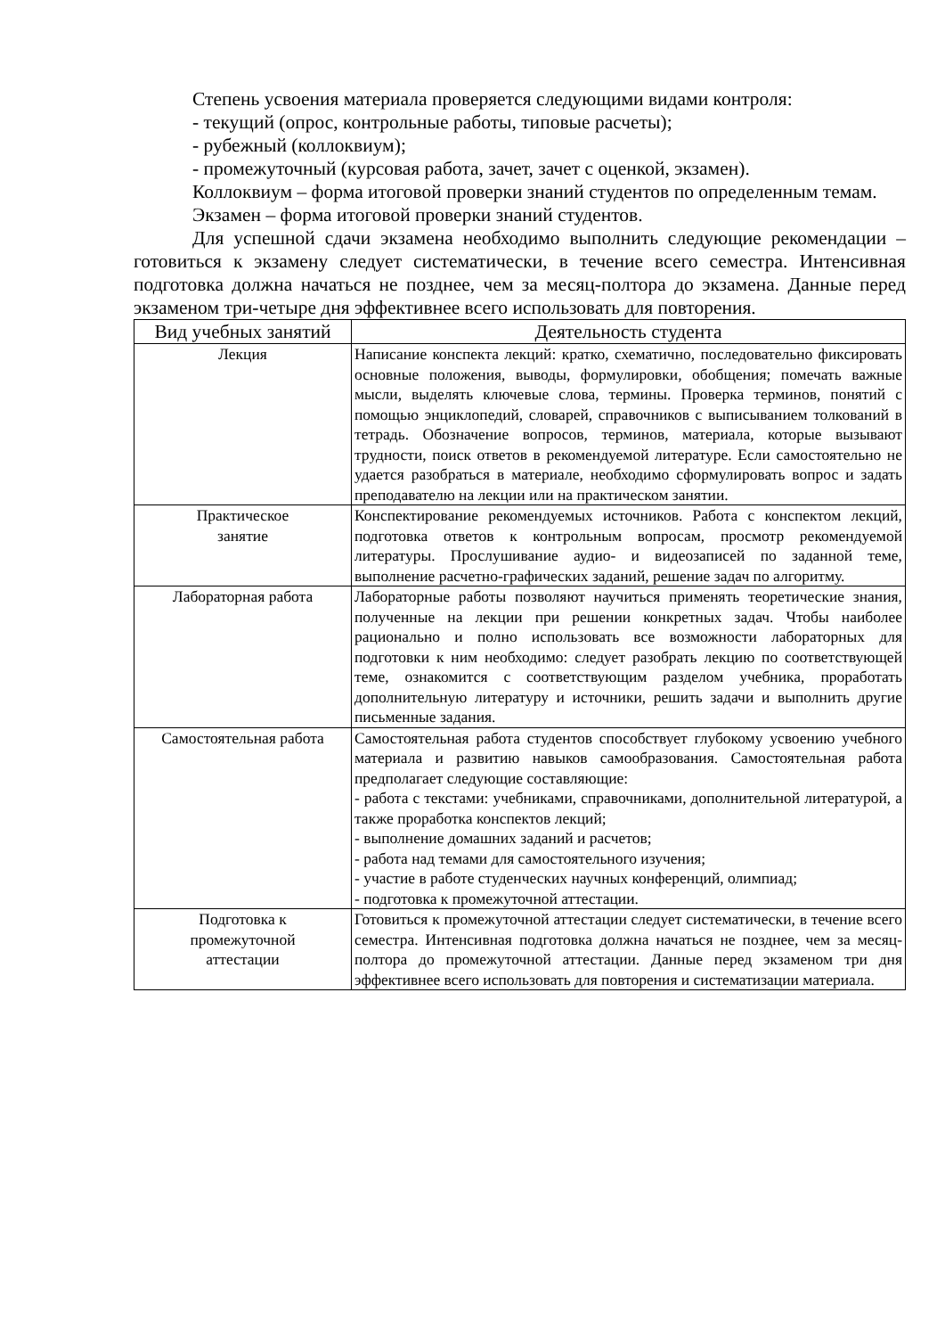Степень усвоения материала проверяется следующими видами контроля:
- текущий (опрос, контрольные работы, типовые расчеты);
- рубежный (коллоквиум);
- промежуточный (курсовая работа, зачет, зачет с оценкой, экзамен).
Коллоквиум – форма итоговой проверки знаний студентов по определенным темам.
Экзамен – форма итоговой проверки знаний студентов.
Для успешной сдачи экзамена необходимо выполнить следующие рекомендации – готовиться к экзамену следует систематически, в течение всего семестра. Интенсивная подготовка должна начаться не позднее, чем за месяц-полтора до экзамена. Данные перед экзаменом три-четыре дня эффективнее всего использовать для повторения.
| Вид учебных занятий | Деятельность студента |
| --- | --- |
| Лекция | Написание конспекта лекций: кратко, схематично, последовательно фиксировать основные положения, выводы, формулировки, обобщения; помечать важные мысли, выделять ключевые слова, термины. Проверка терминов, понятий с помощью энциклопедий, словарей, справочников с выписыванием толкований в тетрадь. Обозначение вопросов, терминов, материала, которые вызывают трудности, поиск ответов в рекомендуемой литературе. Если самостоятельно не удается разобраться в материале, необходимо сформулировать вопрос и задать преподавателю на лекции или на практическом занятии. |
| Практическое занятие | Конспектирование рекомендуемых источников. Работа с конспектом лекций, подготовка ответов к контрольным вопросам, просмотр рекомендуемой литературы. Прослушивание аудио- и видеозаписей по заданной теме, выполнение расчетно-графических заданий, решение задач по алгоритму. |
| Лабораторная работа | Лабораторные работы позволяют научиться применять теоретические знания, полученные на лекции при решении конкретных задач. Чтобы наиболее рационально и полно использовать все возможности лабораторных для подготовки к ним необходимо: следует разобрать лекцию по соответствующей теме, ознакомится с соответствующим разделом учебника, проработать дополнительную литературу и источники, решить задачи и выполнить другие письменные задания. |
| Самостоятельная работа | Самостоятельная работа студентов способствует глубокому усвоению учебного материала и развитию навыков самообразования. Самостоятельная работа предполагает следующие составляющие: - работа с текстами: учебниками, справочниками, дополнительной литературой, а также проработка конспектов лекций; - выполнение домашних заданий и расчетов; - работа над темами для самостоятельного изучения; - участие в работе студенческих научных конференций, олимпиад; - подготовка к промежуточной аттестации. |
| Подготовка к промежуточной аттестации | Готовиться к промежуточной аттестации следует систематически, в течение всего семестра. Интенсивная подготовка должна начаться не позднее, чем за месяц-полтора до промежуточной аттестации. Данные перед экзаменом три дня эффективнее всего использовать для повторения и систематизации материала. |